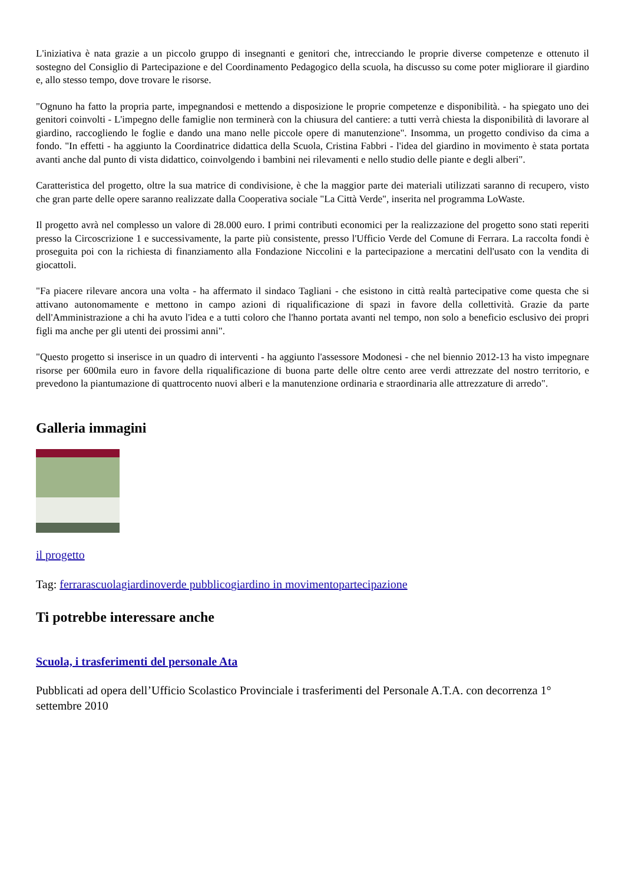L'iniziativa è nata grazie a un piccolo gruppo di insegnanti e genitori che, intrecciando le proprie diverse competenze e ottenuto il sostegno del Consiglio di Partecipazione e del Coordinamento Pedagogico della scuola, ha discusso su come poter migliorare il giardino e, allo stesso tempo, dove trovare le risorse.
"Ognuno ha fatto la propria parte, impegnandosi e mettendo a disposizione le proprie competenze e disponibilità. - ha spiegato uno dei genitori coinvolti - L'impegno delle famiglie non terminerà con la chiusura del cantiere: a tutti verrà chiesta la disponibilità di lavorare al giardino, raccogliendo le foglie e dando una mano nelle piccole opere di manutenzione". Insomma, un progetto condiviso da cima a fondo. "In effetti - ha aggiunto la Coordinatrice didattica della Scuola, Cristina Fabbri - l'idea del giardino in movimento è stata portata avanti anche dal punto di vista didattico, coinvolgendo i bambini nei rilevamenti e nello studio delle piante e degli alberi".
Caratteristica del progetto, oltre la sua matrice di condivisione, è che la maggior parte dei materiali utilizzati saranno di recupero, visto che gran parte delle opere saranno realizzate dalla Cooperativa sociale "La Città Verde", inserita nel programma LoWaste.
Il progetto avrà nel complesso un valore di 28.000 euro. I primi contributi economici per la realizzazione del progetto sono stati reperiti presso la Circoscrizione 1 e successivamente, la parte più consistente, presso l'Ufficio Verde del Comune di Ferrara. La raccolta fondi è proseguita poi con la richiesta di finanziamento alla Fondazione Niccolini e la partecipazione a mercatini dell'usato con la vendita di giocattoli.
"Fa piacere rilevare ancora una volta - ha affermato il sindaco Tagliani - che esistono in città realtà partecipative come questa che si attivano autonomamente e mettono in campo azioni di riqualificazione di spazi in favore della collettività. Grazie da parte dell'Amministrazione a chi ha avuto l'idea e a tutti coloro che l'hanno portata avanti nel tempo, non solo a beneficio esclusivo dei propri figli ma anche per gli utenti dei prossimi anni".
"Questo progetto si inserisce in un quadro di interventi - ha aggiunto l'assessore Modonesi - che nel biennio 2012-13 ha visto impegnare risorse per 600mila euro in favore della riqualificazione di buona parte delle oltre cento aree verdi attrezzate del nostro territorio, e prevedono la piantumazione di quattrocento nuovi alberi e la manutenzione ordinaria e straordinaria alle attrezzature di arredo".
Galleria immagini
il progetto
Tag: ferrara scuola giardino verde pubblico giardino in movimento partecipazione
Ti potrebbe interessare anche
Scuola, i trasferimenti del personale Ata
Pubblicati ad opera dell’Ufficio Scolastico Provinciale i trasferimenti del Personale A.T.A. con decorrenza 1° settembre 2010